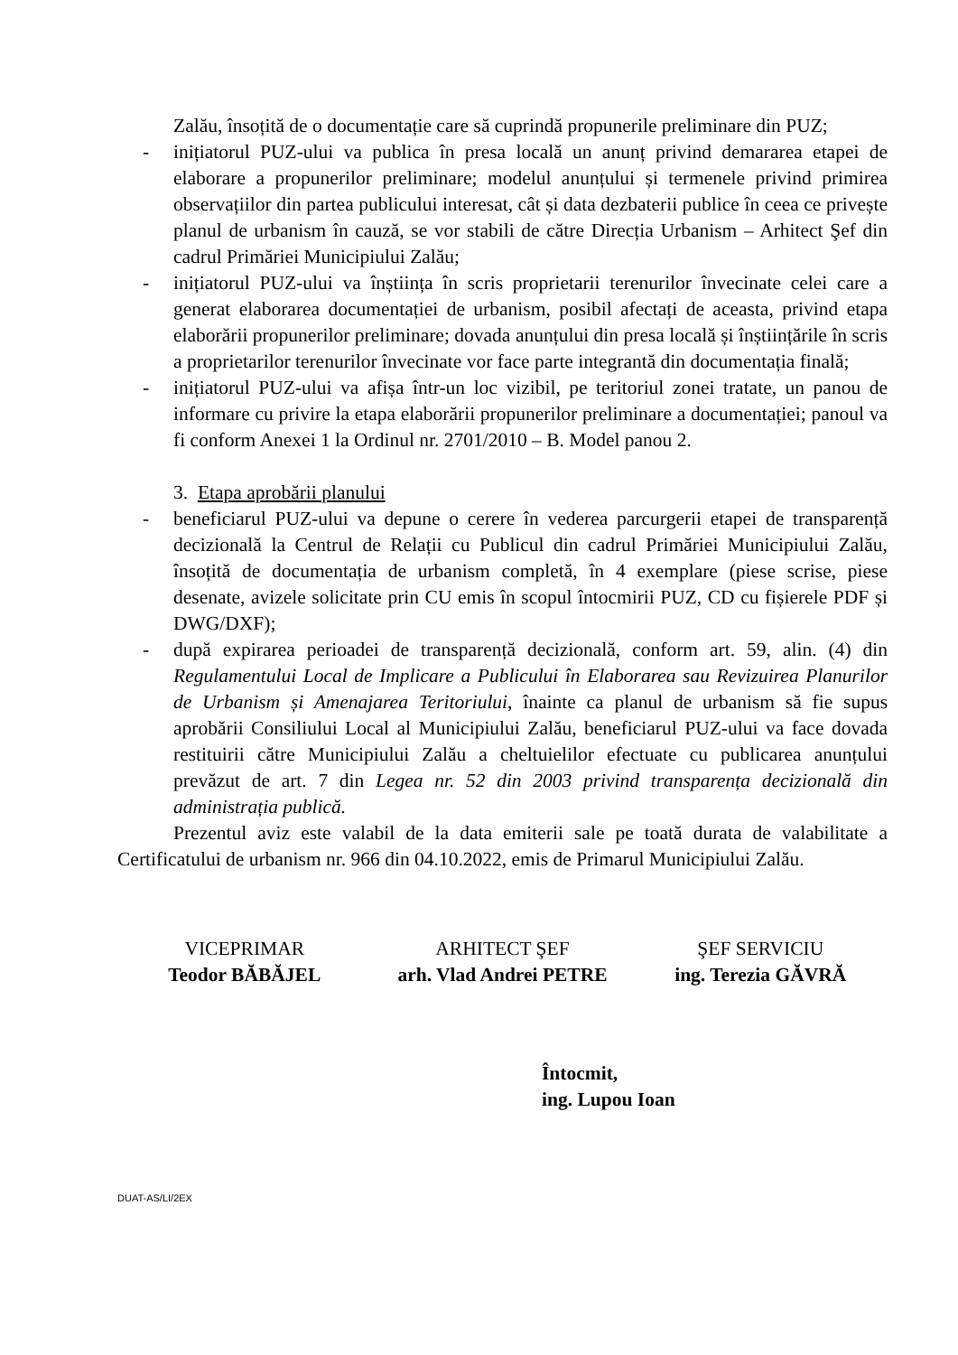Zalău, însoțită de o documentație care să cuprindă propunerile preliminare din PUZ;
- inițiatorul PUZ-ului va publica în presa locală un anunț privind demararea etapei de elaborare a propunerilor preliminare; modelul anunțului și termenele privind primirea observațiilor din partea publicului interesat, cât și data dezbaterii publice în ceea ce privește planul de urbanism în cauză, se vor stabili de către Direcția Urbanism – Arhitect Şef din cadrul Primăriei Municipiului Zalău;
- inițiatorul PUZ-ului va înștiința în scris proprietarii terenurilor învecinate celei care a generat elaborarea documentației de urbanism, posibil afectați de aceasta, privind etapa elaborării propunerilor preliminare; dovada anunțului din presa locală și înștiințările în scris a proprietarilor terenurilor învecinate vor face parte integrantă din documentația finală;
- inițiatorul PUZ-ului va afișa într-un loc vizibil, pe teritoriul zonei tratate, un panou de informare cu privire la etapa elaborării propunerilor preliminare a documentației; panoul va fi conform Anexei 1 la Ordinul nr. 2701/2010 – B. Model panou 2.
3. Etapa aprobării planului
- beneficiarul PUZ-ului va depune o cerere în vederea parcurgerii etapei de transparență decizională la Centrul de Relații cu Publicul din cadrul Primăriei Municipiului Zalău, însoțită de documentația de urbanism completă, în 4 exemplare (piese scrise, piese desenate, avizele solicitate prin CU emis în scopul întocmirii PUZ, CD cu fișierele PDF și DWG/DXF);
- după expirarea perioadei de transparență decizională, conform art. 59, alin. (4) din Regulamentului Local de Implicare a Publicului în Elaborarea sau Revizuirea Planurilor de Urbanism și Amenajarea Teritoriului, înainte ca planul de urbanism să fie supus aprobării Consiliului Local al Municipiului Zalău, beneficiarul PUZ-ului va face dovada restituirii către Municipiului Zalău a cheltuielilor efectuate cu publicarea anunțului prevăzut de art. 7 din Legea nr. 52 din 2003 privind transparența decizională din administrația publică.
Prezentul aviz este valabil de la data emiterii sale pe toată durata de valabilitate a Certificatului de urbanism nr. 966 din 04.10.2022, emis de Primarul Municipiului Zalău.
VICEPRIMAR
Teodor BĂBĂJEL
ARHITECT ŞEF
arh. Vlad Andrei PETRE
ŞEF SERVICIU
ing. Terezia GĂVRĂ
Întocmit,
ing. Lupou Ioan
DUAT-AS/LI/2EX